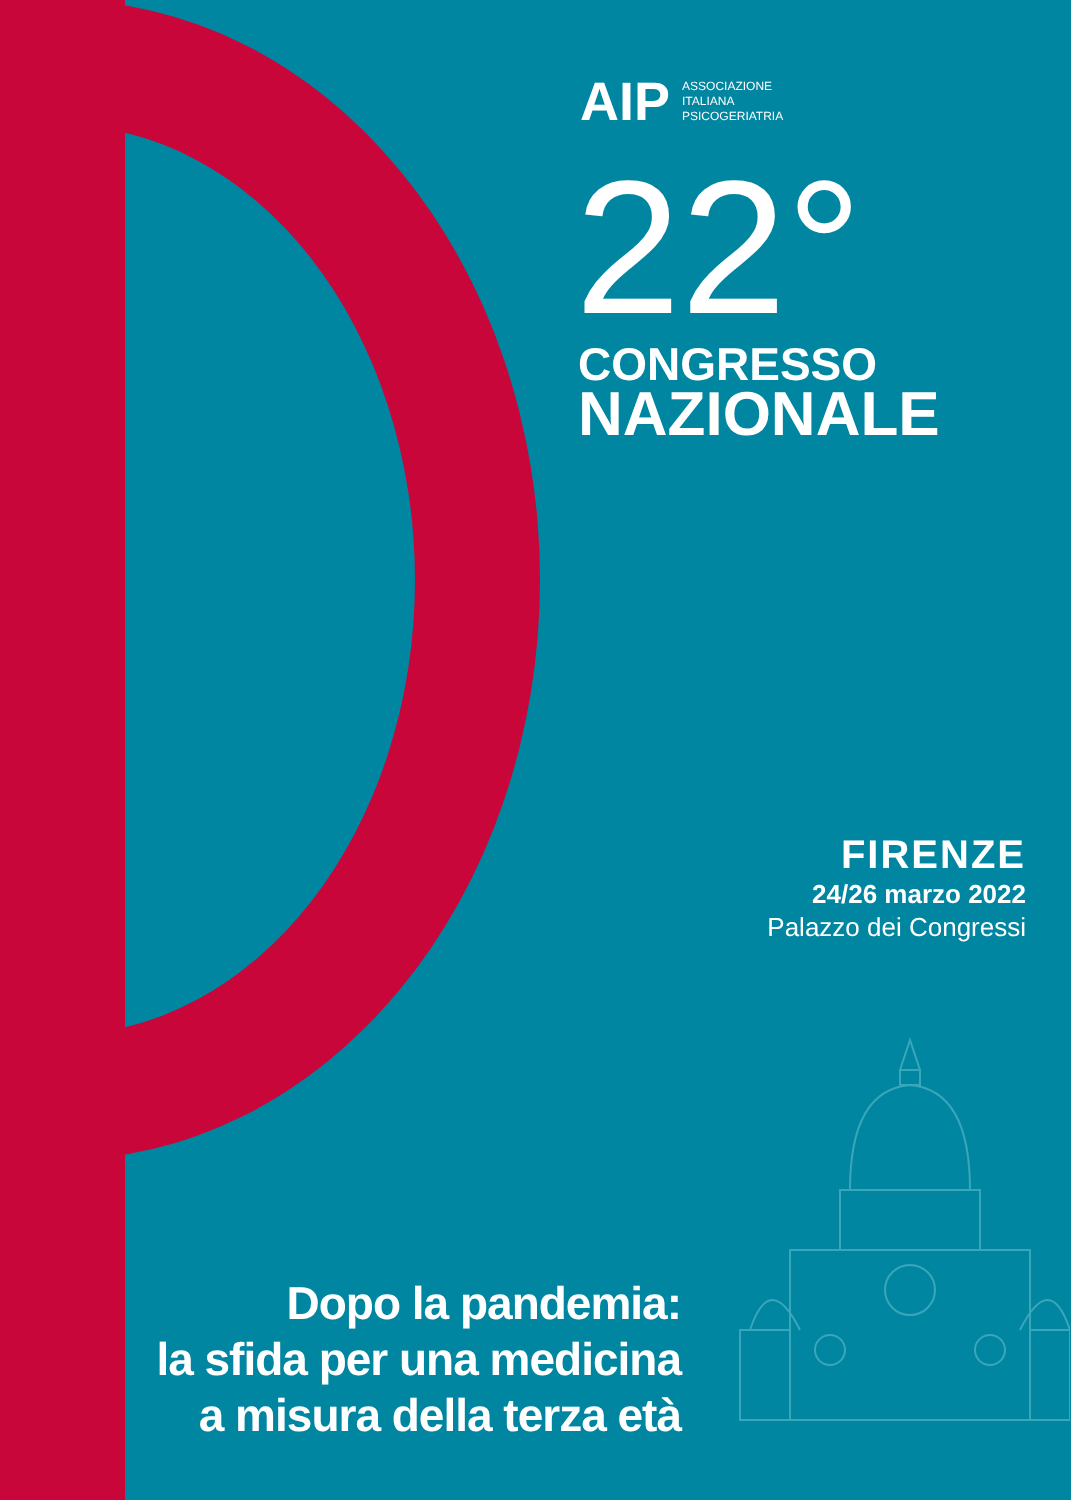AIP ASSOCIAZIONE
ITALIANA
PSICOGERIATRIA
22°
CONGRESSO
NAZIONALE
FIRENZE
24/26 marzo 2022
Palazzo dei Congressi
Dopo la pandemia:
la sfida per una medicina
a misura della terza età